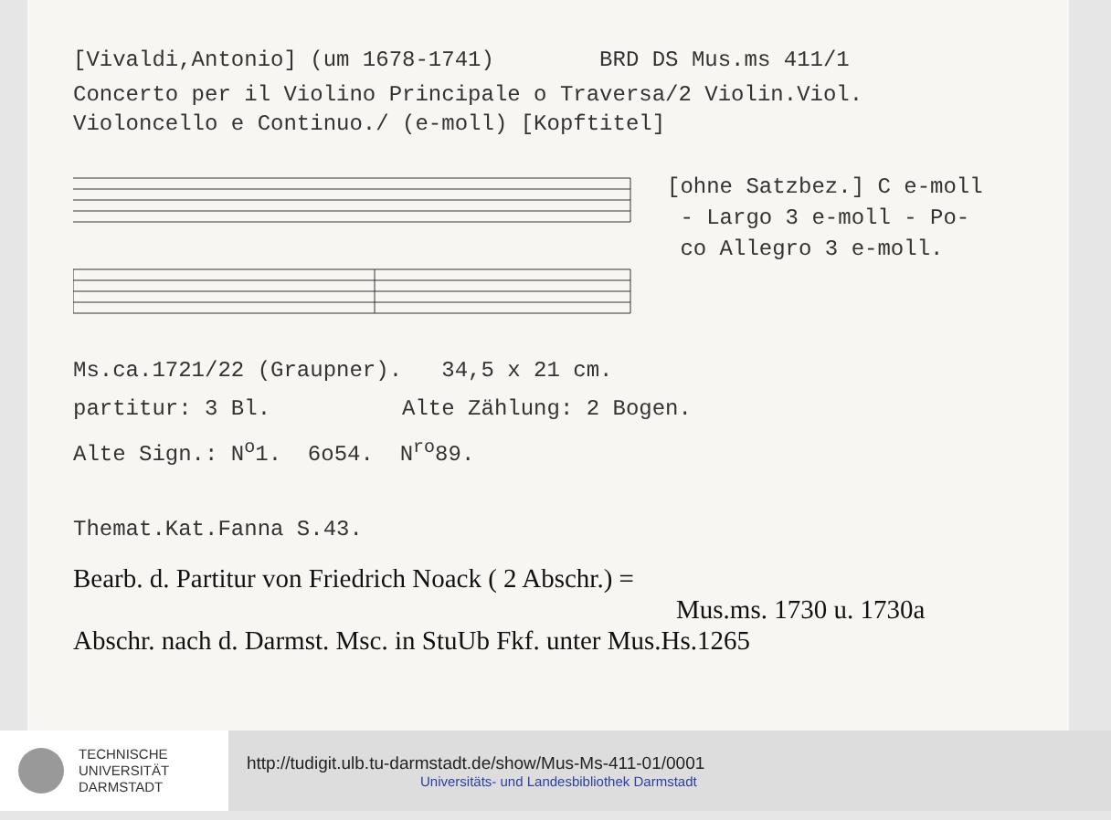[Vivaldi,Antonio] (um 1678-1741) BRD DS Mus.ms 411/1
Concerto per il Violino Principale o Traversa/2 Violin.Viol.
Violoncello e Continuo./ (e-moll) [Kopftitel]
[ohne Satzbez.] C e-moll
- Largo 3 e-moll - Po-
co Allegro 3 e-moll.
Ms.ca.1721/22 (Graupner). 34,5 x 21 cm.
partitur: 3 Bl. Alte Zählung: 2 Bogen.
Alte Sign.: N<sup>o</sup>1. 6o54. N<sup>ro</sup>89.
Themat.Kat.Fanna S.43.
Bearb. d. Partitur von Friedrich Noack ( 2 Abschr.) =
Mus.ms. 1730 u. 1730a
Abschr. nach d. Darmst. Msc. in StuUb Fkf. unter Mus.Hs.1265
TECHNISCHE
UNIVERSITÄT
DARMSTADT
http://tudigit.ulb.tu-darmstadt.de/show/Mus-Ms-411-01/0001
Universitäts- und Landesbibliothek Darmstadt